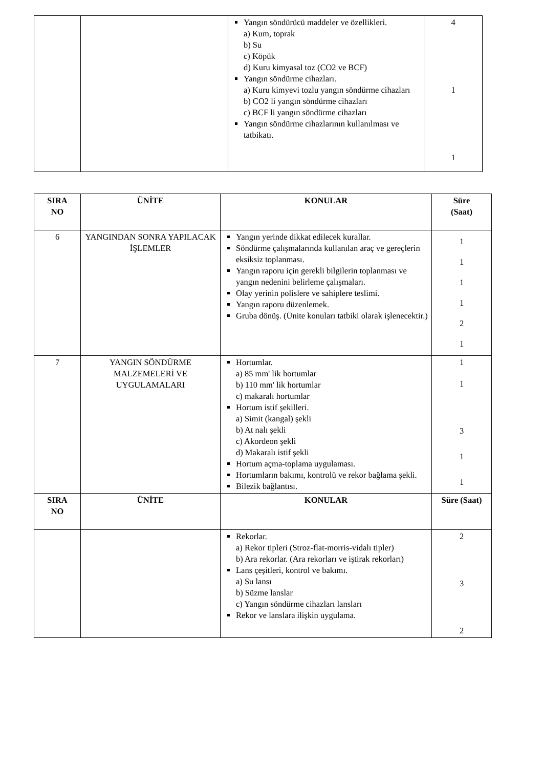| | | Yangın söndürücü maddeler ve özellikleri. a) Kum, toprak b) Su c) Köpük d) Kuru kimyasal toz (CO2 ve BCF) Yangın söndürme cihazları. a) Kuru kimyevi tozlu yangın söndürme cihazları b) CO2 li yangın söndürme cihazları c) BCF li yangın söndürme cihazları Yangın söndürme cihazlarının kullanılması ve tatbikatı. | 4 1 1 |
| SIRA NO | ÜNİTE | KONULAR | Süre (Saat) |
| --- | --- | --- | --- |
| 6 | YANGINDAN SONRA YAPILACAK İŞLEMLER | Yangın yerinde dikkat edilecek kurallar. Söndürme çalışmalarında kullanılan araç ve gereçlerin eksiksiz toplanması. Yangın raporu için gerekli bilgilerin toplanması ve yangın nedenini belirleme çalışmaları. Olay yerinin polislere ve sahiplere teslimi. Yangın raporu düzenlemek. Gruba dönüş. (Ünite konuları tatbiki olarak işlenecektir.) | 1 1 1 1 2 1 |
| 7 | YANGIN SÖNDÜRME MALZEMELERİ VE UYGULAMALARI | Hortumlar. a) 85 mm' lik hortumlar b) 110 mm' lik hortumlar c) makaralı hortumlar Hortum istif şekilleri. a) Simit (kangal) şekli b) At nalı şekli c) Akordeon şekli d) Makaralı istif şekli Hortum açma-toplama uygulaması. Hortumların bakımı, kontrolü ve rekor bağlama şekli. Bilezik bağlantısı. | 1 1 3 1 1 |
| SIRA NO | ÜNİTE | KONULAR | Süre (Saat) |
| | | Rekorlar. a) Rekor tipleri (Stroz-flat-morris-vidalı tipler) b) Ara rekorlar. (Ara rekorları ve iştirak rekorları) Lans çeşitleri, kontrol ve bakımı. a) Su lansı b) Süzme lanslar c) Yangın söndürme cihazları lansları Rekor ve lanslara ilişkin uygulama. | 2 3 2 |